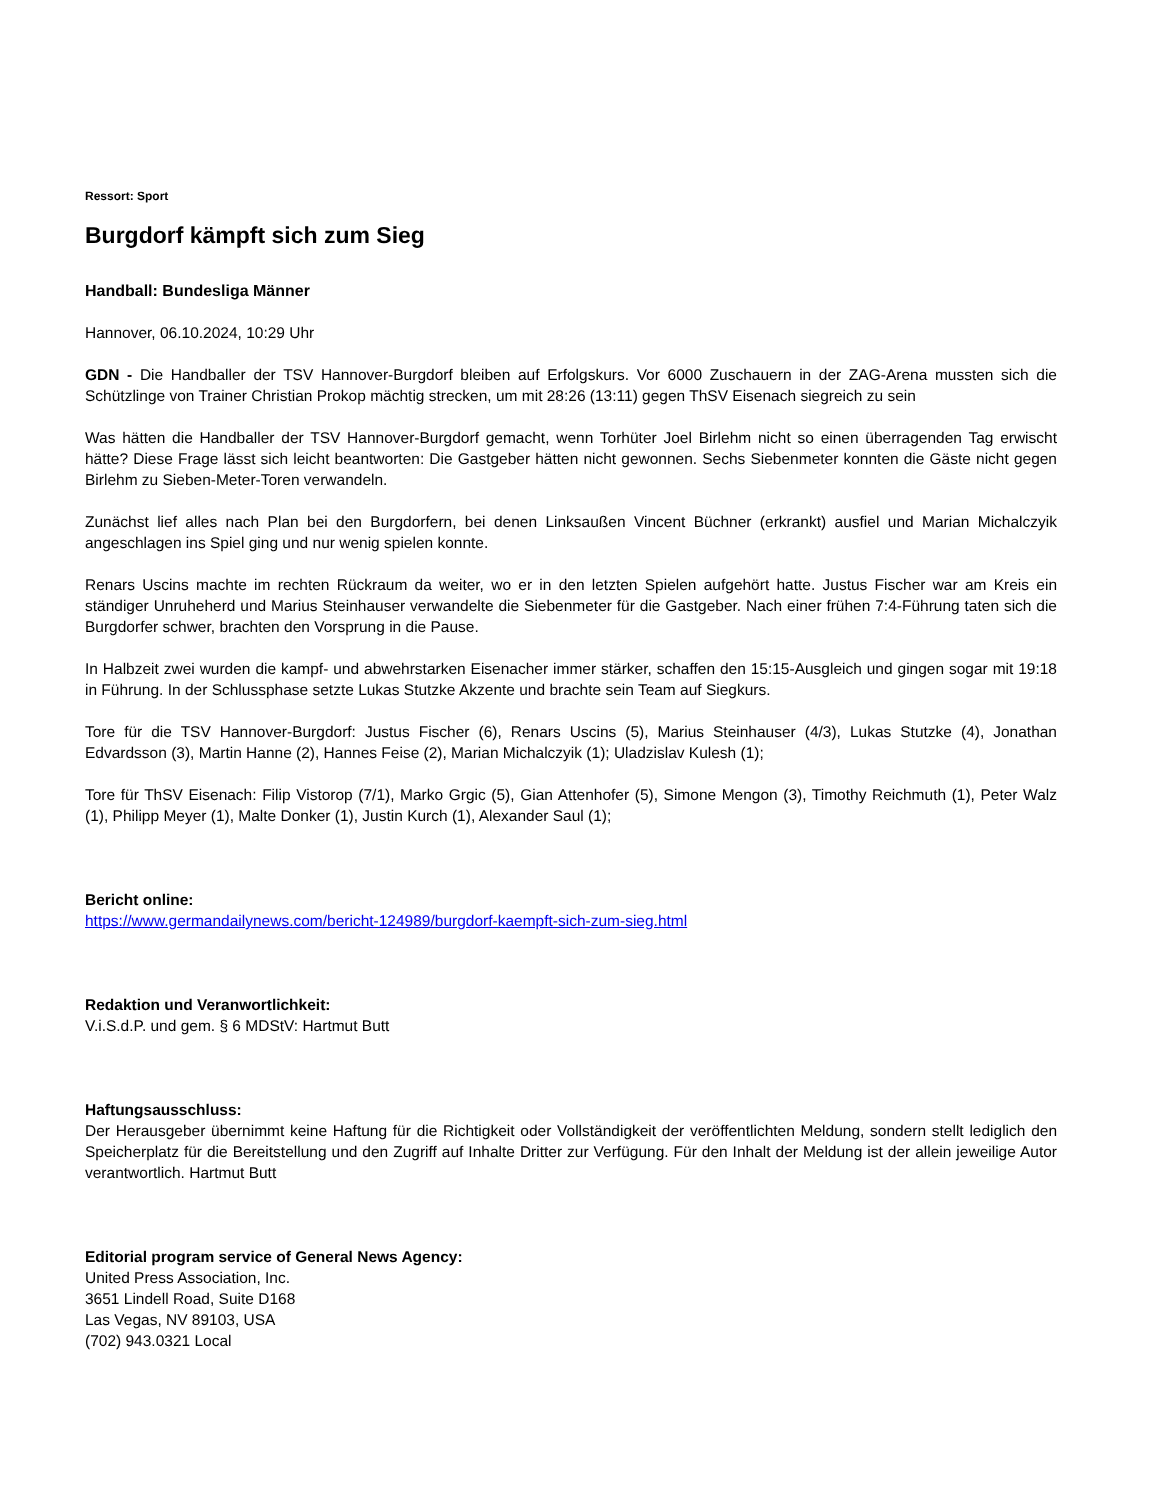Ressort: Sport
Burgdorf kämpft sich zum Sieg
Handball: Bundesliga Männer
Hannover, 06.10.2024, 10:29 Uhr
GDN - Die Handballer der TSV Hannover-Burgdorf bleiben auf Erfolgskurs. Vor 6000 Zuschauern in der ZAG-Arena mussten sich die Schützlinge von Trainer Christian Prokop mächtig strecken, um mit 28:26 (13:11) gegen ThSV Eisenach siegreich zu sein
Was hätten die Handballer der TSV Hannover-Burgdorf gemacht, wenn Torhüter Joel Birlehm nicht so einen überragenden Tag erwischt hätte? Diese Frage lässt sich leicht beantworten: Die Gastgeber hätten nicht gewonnen. Sechs Siebenmeter konnten die Gäste nicht gegen Birlehm zu Sieben-Meter-Toren verwandeln.
Zunächst lief alles nach Plan bei den Burgdorfern, bei denen Linksaußen Vincent Büchner (erkrankt) ausfiel und Marian Michalczyik angeschlagen ins Spiel ging und nur wenig spielen konnte.
Renars Uscins machte im rechten Rückraum da weiter, wo er in den letzten Spielen aufgehört hatte. Justus Fischer war am Kreis ein ständiger Unruheherd und Marius Steinhauser verwandelte die Siebenmeter für die Gastgeber. Nach einer frühen 7:4-Führung taten sich die Burgdorfer schwer, brachten den Vorsprung in die Pause.
In Halbzeit zwei wurden die kampf- und abwehrstarken Eisenacher immer stärker, schaffen den 15:15-Ausgleich und gingen sogar mit 19:18 in Führung. In der Schlussphase setzte Lukas Stutzke Akzente und brachte sein Team auf Siegkurs.
Tore für die TSV Hannover-Burgdorf: Justus Fischer (6), Renars Uscins (5), Marius Steinhauser (4/3), Lukas Stutzke (4), Jonathan Edvardsson (3), Martin Hanne (2), Hannes Feise (2), Marian Michalczyik (1); Uladzislav Kulesh (1);
Tore für ThSV Eisenach: Filip Vistorop (7/1), Marko Grgic (5), Gian Attenhofer (5), Simone Mengon (3), Timothy Reichmuth (1), Peter Walz (1), Philipp Meyer (1), Malte Donker (1), Justin Kurch (1), Alexander Saul (1);
Bericht online:
https://www.germandailynews.com/bericht-124989/burgdorf-kaempft-sich-zum-sieg.html
Redaktion und Veranwortlichkeit:
V.i.S.d.P. und gem. § 6 MDStV: Hartmut Butt
Haftungsausschluss:
Der Herausgeber übernimmt keine Haftung für die Richtigkeit oder Vollständigkeit der veröffentlichten Meldung, sondern stellt lediglich den Speicherplatz für die Bereitstellung und den Zugriff auf Inhalte Dritter zur Verfügung. Für den Inhalt der Meldung ist der allein jeweilige Autor verantwortlich. Hartmut Butt
Editorial program service of General News Agency:
United Press Association, Inc.
3651 Lindell Road, Suite D168
Las Vegas, NV 89103, USA
(702) 943.0321 Local